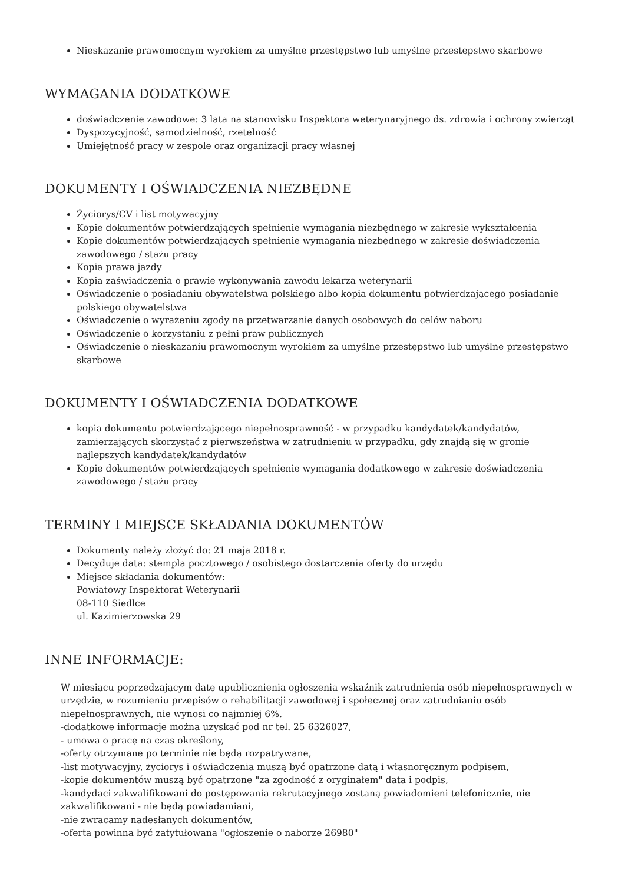Nieskazanie prawomocnym wyrokiem za umyślne przestępstwo lub umyślne przestępstwo skarbowe
WYMAGANIA DODATKOWE
doświadczenie zawodowe: 3 lata na stanowisku Inspektora weterynaryjnego ds. zdrowia i ochrony zwierząt
Dyspozycyjność, samodzielność, rzetelność
Umiejętność pracy w zespole oraz organizacji pracy własnej
DOKUMENTY I OŚWIADCZENIA NIEZBĘDNE
Życiorys/CV i list motywacyjny
Kopie dokumentów potwierdzających spełnienie wymagania niezbędnego w zakresie wykształcenia
Kopie dokumentów potwierdzających spełnienie wymagania niezbędnego w zakresie doświadczenia zawodowego / stażu pracy
Kopia prawa jazdy
Kopia zaświadczenia o prawie wykonywania zawodu lekarza weterynarii
Oświadczenie o posiadaniu obywatelstwa polskiego albo kopia dokumentu potwierdzającego posiadanie polskiego obywatelstwa
Oświadczenie o wyrażeniu zgody na przetwarzanie danych osobowych do celów naboru
Oświadczenie o korzystaniu z pełni praw publicznych
Oświadczenie o nieskazaniu prawomocnym wyrokiem za umyślne przestępstwo lub umyślne przestępstwo skarbowe
DOKUMENTY I OŚWIADCZENIA DODATKOWE
kopia dokumentu potwierdzającego niepełnosprawność - w przypadku kandydatek/kandydatów, zamierzających skorzystać z pierwszeństwa w zatrudnieniu w przypadku, gdy znajdą się w gronie najlepszych kandydatek/kandydatów
Kopie dokumentów potwierdzających spełnienie wymagania dodatkowego w zakresie doświadczenia zawodowego / stażu pracy
TERMINY I MIEJSCE SKŁADANIA DOKUMENTÓW
Dokumenty należy złożyć do: 21 maja 2018 r.
Decyduje data: stempla pocztowego / osobistego dostarczenia oferty do urzędu
Miejsce składania dokumentów:
Powiatowy Inspektorat Weterynarii
08-110 Siedlce
ul. Kazimierzowska 29
INNE INFORMACJE:
W miesiącu poprzedzającym datę upublicznienia ogłoszenia wskaźnik zatrudnienia osób niepełnosprawnych w urzędzie, w rozumieniu przepisów o rehabilitacji zawodowej i społecznej oraz zatrudnianiu osób niepełnosprawnych, nie wynosi co najmniej 6%.
-dodatkowe informacje można uzyskać pod nr tel. 25 6326027,
- umowa o pracę na czas określony,
-oferty otrzymane po terminie nie będą rozpatrywane,
-list motywacyjny, życiorys i oświadczenia muszą być opatrzone datą i własnoręcznym podpisem,
-kopie dokumentów muszą być opatrzone "za zgodność z oryginałem" data i podpis,
-kandydaci zakwalifikowani do postępowania rekrutacyjnego zostaną powiadomieni telefonicznie, nie zakwalifikowani - nie będą powiadamiani,
-nie zwracamy nadesłanych dokumentów,
-oferta powinna być zatytułowana "ogłoszenie o naborze 26980"